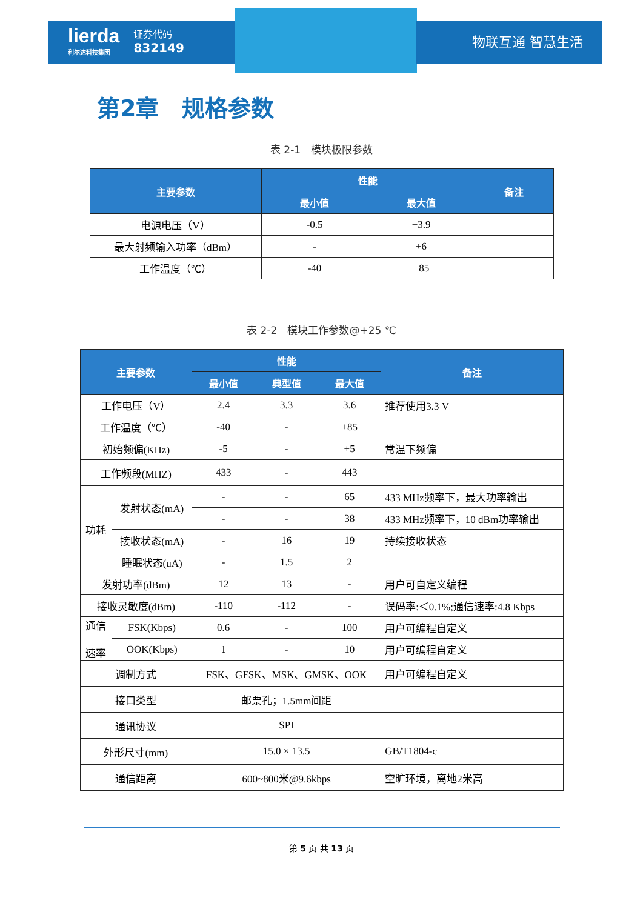lierda
利尔达科技集团
证券代码
832149
物联互通 智慧生活
第2章　规格参数
表 2-1　模块极限参数
| 主要参数 | 性能 | | 备注 |
| --- | --- | --- | --- |
| | 最小值 | 最大值 | |
| 电源电压（V） | -0.5 | +3.9 | |
| 最大射频输入功率（dBm） | - | +6 | |
| 工作温度（℃） | -40 | +85 | |
表 2-2　模块工作参数@+25 ℃
| 主要参数 | | 性能 | | | 备注 |
| --- | --- | --- | --- | --- | --- |
| | | 最小值 | 典型值 | 最大值 | |
| 工作电压（V） | | 2.4 | 3.3 | 3.6 | 推荐使用3.3 V |
| 工作温度（℃） | | -40 | - | +85 | |
| 初始频偏(KHz) | | -5 | - | +5 | 常温下频偏 |
| 工作频段(MHZ) | | 433 | - | 443 | |
| 功耗 | 发射状态(mA) | - | - | 65 | 433 MHz频率下，最大功率输出 |
| | | - | - | 38 | 433 MHz频率下，10 dBm功率输出 |
| | 接收状态(mA) | - | 16 | 19 | 持续接收状态 |
| | 睡眠状态(uA) | - | 1.5 | 2 | |
| 发射功率(dBm) | | 12 | 13 | - | 用户可自定义编程 |
| 接收灵敏度(dBm) | | -110 | -112 | - | 误码率:＜0.1%;通信速率:4.8 Kbps |
| 通信 速率 | FSK(Kbps) | 0.6 | - | 100 | 用户可编程自定义 |
| | OOK(Kbps) | 1 | - | 10 | 用户可编程自定义 |
| 调制方式 | | FSK、GFSK、MSK、GMSK、OOK | | | 用户可编程自定义 |
| 接口类型 | | 邮票孔；1.5mm间距 | | | |
| 通讯协议 | | SPI | | | |
| 外形尺寸(mm) | | 15.0 × 13.5 | | | GB/T1804-c |
| 通信距离 | | 600~800米@9.6kbps | | | 空旷环境，离地2米高 |
第 5 页 共 13 页